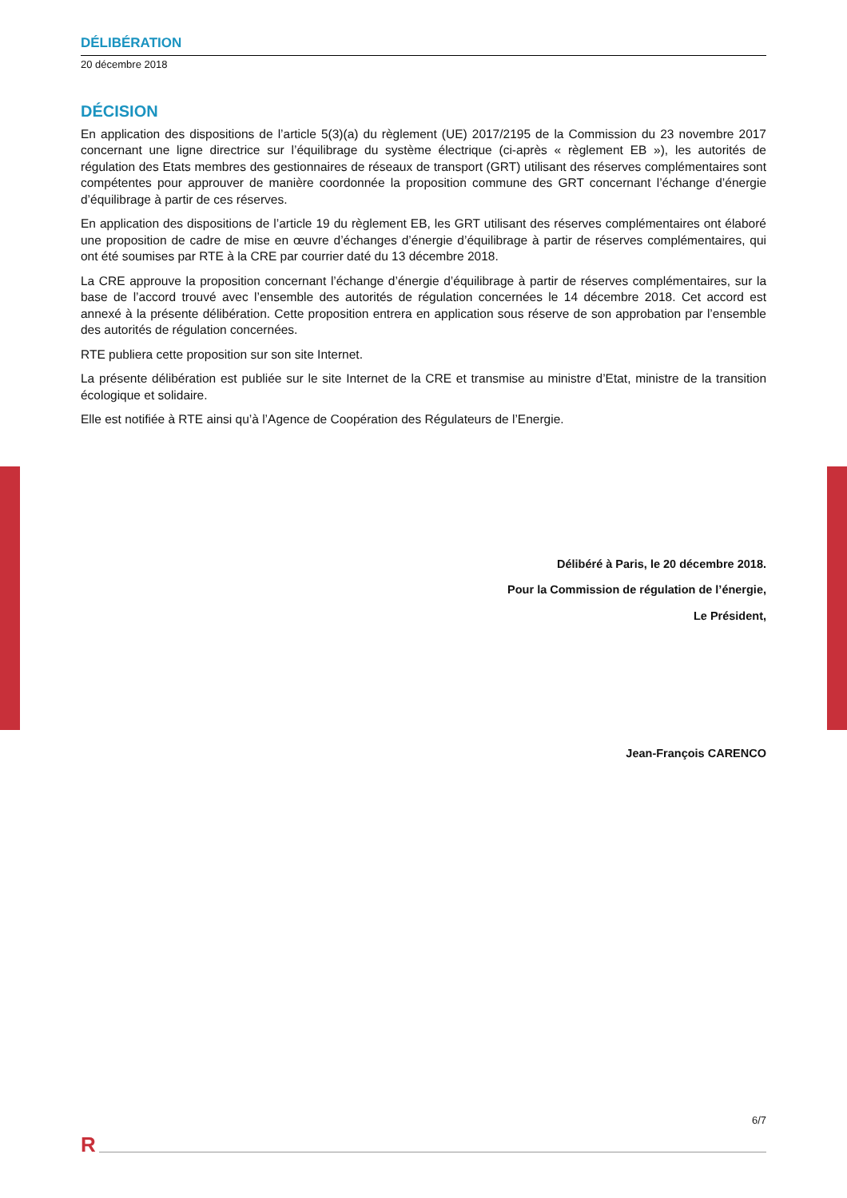DÉLIBÉRATION
20 décembre 2018
DÉCISION
En application des dispositions de l’article 5(3)(a) du règlement (UE) 2017/2195 de la Commission du 23 novembre 2017 concernant une ligne directrice sur l’équilibrage du système électrique (ci-après « règlement EB »), les autorités de régulation des Etats membres des gestionnaires de réseaux de transport (GRT) utilisant des réserves complémentaires sont compétentes pour approuver de manière coordonnée la proposition commune des GRT concernant l’échange d’énergie d’équilibrage à partir de ces réserves.
En application des dispositions de l’article 19 du règlement EB, les GRT utilisant des réserves complémentaires ont élaboré une proposition de cadre de mise en œuvre d’échanges d’énergie d’équilibrage à partir de réserves complémentaires, qui ont été soumises par RTE à la CRE par courrier daté du 13 décembre 2018.
La CRE approuve la proposition concernant l’échange d’énergie d’équilibrage à partir de réserves complémentaires, sur la base de l’accord trouvé avec l’ensemble des autorités de régulation concernées le 14 décembre 2018. Cet accord est annexé à la présente délibération. Cette proposition entrera en application sous réserve de son approbation par l’ensemble des autorités de régulation concernées.
RTE publiera cette proposition sur son site Internet.
La présente délibération est publiée sur le site Internet de la CRE et transmise au ministre d’Etat, ministre de la transition écologique et solidaire.
Elle est notifiée à RTE ainsi qu’à l’Agence de Coopération des Régulateurs de l’Energie.
Délibéré à Paris, le 20 décembre 2018.
Pour la Commission de régulation de l’énergie,
Le Président,
Jean-François CARENCO
6/7
R